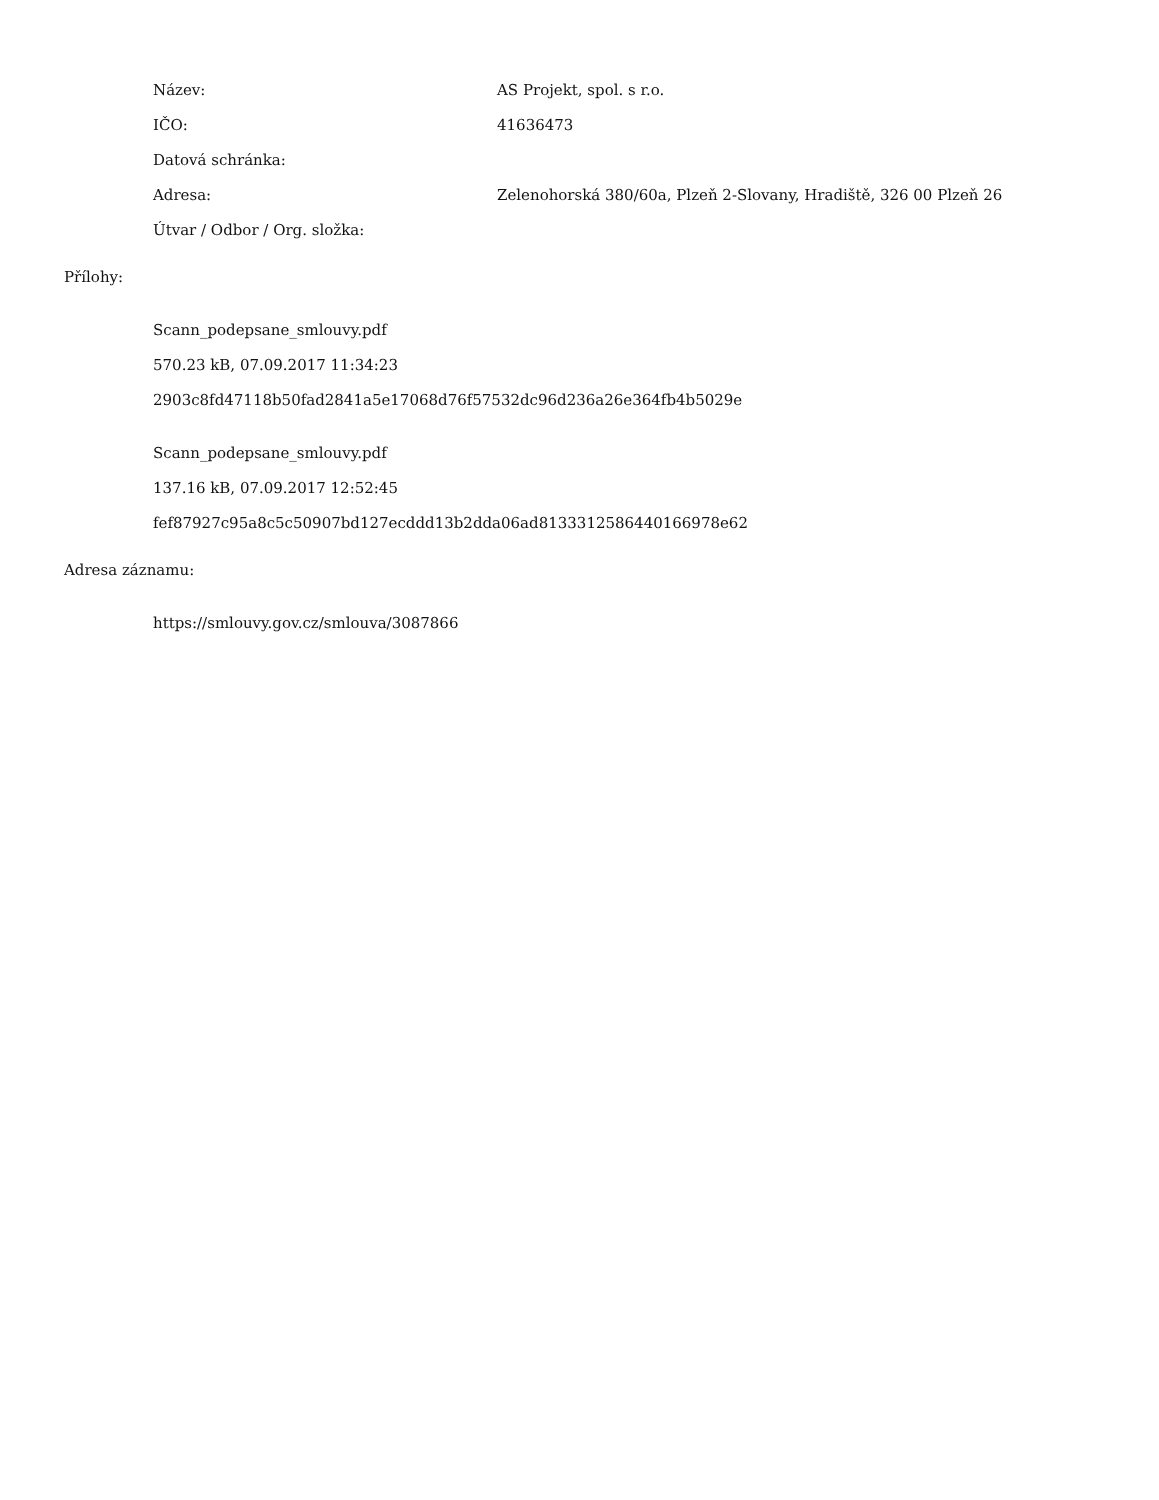Název: AS Projekt, spol. s r.o.
IČO: 41636473
Datová schránka:
Adresa:
Zelenohorská 380/60a, Plzeň 2-Slovany, Hradiště, 326 00 Plzeň 26
Útvar / Odbor / Org. složka:
Přílohy:
Scann_podepsane_smlouvy.pdf
570.23 kB, 07.09.2017 11:34:23
2903c8fd47118b50fad2841a5e17068d76f57532dc96d236a26e364fb4b5029e
Scann_podepsane_smlouvy.pdf
137.16 kB, 07.09.2017 12:52:45
fef87927c95a8c5c50907bd127ecddd13b2dda06ad8133312586440166978e62
Adresa záznamu:
https://smlouvy.gov.cz/smlouva/3087866